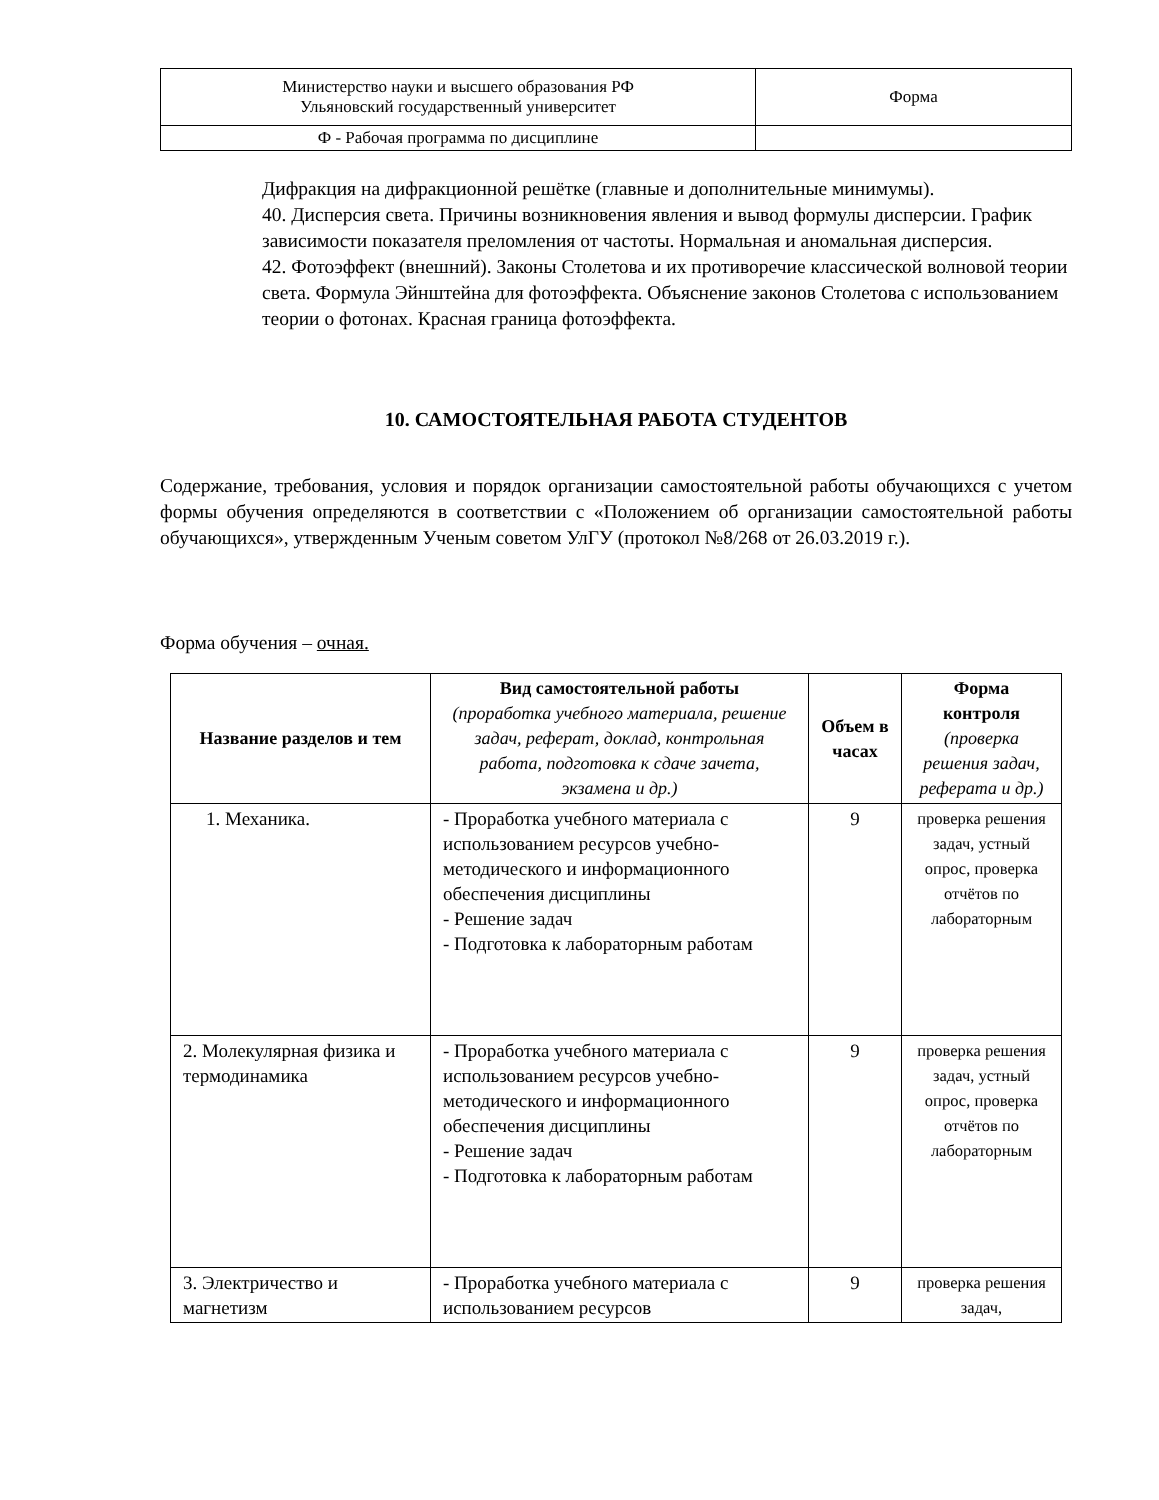| Министерство науки и высшего образования РФ Ульяновский государственный университет | Форма |
| Ф - Рабочая программа по дисциплине | |
Дифракция на дифракционной решётке (главные и дополнительные минимумы).
40. Дисперсия света. Причины возникновения явления и вывод формулы дисперсии. График зависимости показателя преломления от частоты. Нормальная и аномальная дисперсия.
42. Фотоэффект (внешний). Законы Столетова и их противоречие классической волновой теории света. Формула Эйнштейна для фотоэффекта. Объяснение законов Столетова с использованием теории о фотонах. Красная граница фотоэффекта.
10. САМОСТОЯТЕЛЬНАЯ РАБОТА СТУДЕНТОВ
Содержание, требования, условия и порядок организации самостоятельной работы обучающихся с учетом формы обучения определяются в соответствии с «Положением об организации самостоятельной работы обучающихся», утвержденным Ученым советом УлГУ (протокол №8/268 от 26.03.2019 г.).
Форма обучения – очная.
| Название разделов и тем | Вид самостоятельной работы (проработка учебного материала, решение задач, реферат, доклад, контрольная работа, подготовка к сдаче зачета, экзамена и др.) | Объем в часах | Форма контроля (проверка решения задач, реферата и др.) |
| --- | --- | --- | --- |
| 1. Механика. | - Проработка учебного материала с использованием ресурсов учебно-методического и информационного обеспечения дисциплины - Решение задач - Подготовка к лабораторным работам | 9 | проверка решения задач, устный опрос, проверка отчётов по лабораторным |
| 2. Молекулярная физика и термодинамика | - Проработка учебного материала с использованием ресурсов учебно-методического и информационного обеспечения дисциплины - Решение задач - Подготовка к лабораторным работам | 9 | проверка решения задач, устный опрос, проверка отчётов по лабораторным |
| 3. Электричество и магнетизм | - Проработка учебного материала с использованием ресурсов | 9 | проверка решения задач, |